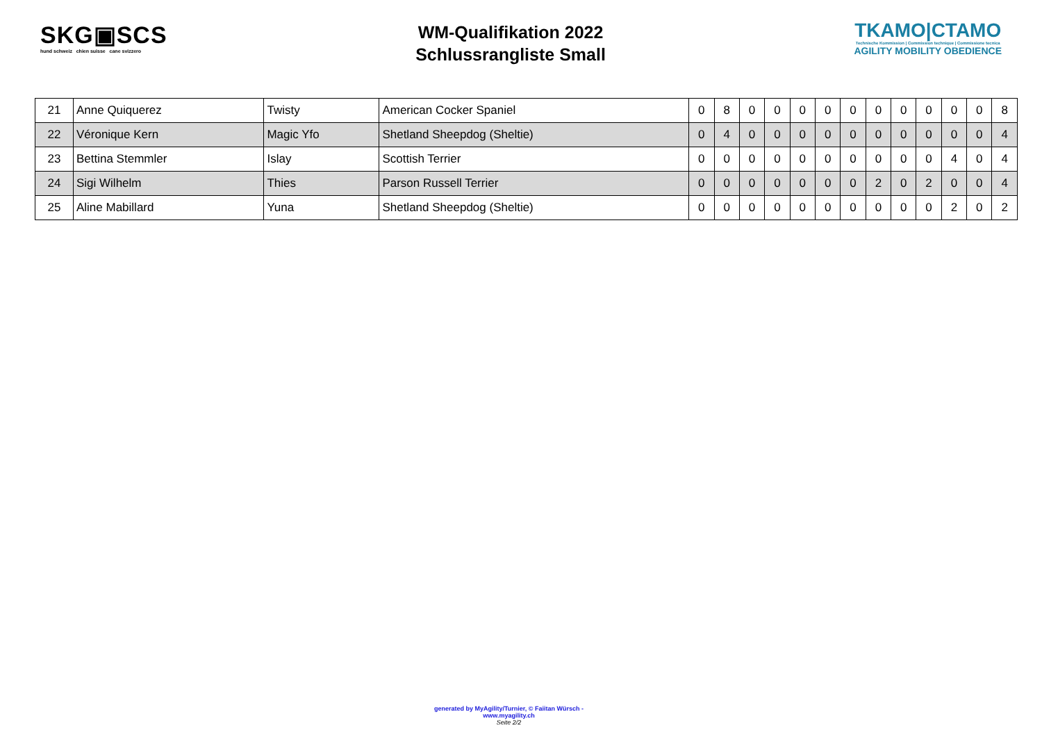SKG▣SCS
hund schweiz chien suisse cane svizzero
WM-Qualifikation 2022
Schlussrangliste Small
TKAMO|CTAMO
Technische Kommission | Commission technique | Commissione tecnica
AGILITY MOBILITY OBEDIENCE
| 21 | Anne Quiquerez | Twisty | American Cocker Spaniel | 0 | 8 | 0 | 0 | 0 | 0 | 0 | 0 | 0 | 0 | 0 | 0 | 8 |
| 22 | Véronique Kern | Magic Yfo | Shetland Sheepdog (Sheltie) | 0 | 4 | 0 | 0 | 0 | 0 | 0 | 0 | 0 | 0 | 0 | 0 | 4 |
| 23 | Bettina Stemmler | Islay | Scottish Terrier | 0 | 0 | 0 | 0 | 0 | 0 | 0 | 0 | 0 | 0 | 4 | 0 | 4 |
| 24 | Sigi Wilhelm | Thies | Parson Russell Terrier | 0 | 0 | 0 | 0 | 0 | 0 | 0 | 2 | 0 | 2 | 0 | 0 | 4 |
| 25 | Aline Mabillard | Yuna | Shetland Sheepdog (Sheltie) | 0 | 0 | 0 | 0 | 0 | 0 | 0 | 0 | 0 | 0 | 2 | 0 | 2 |
generated by MyAgility/Turnier, © Faiitan Würsch - www.myagility.ch
Seite 2/2